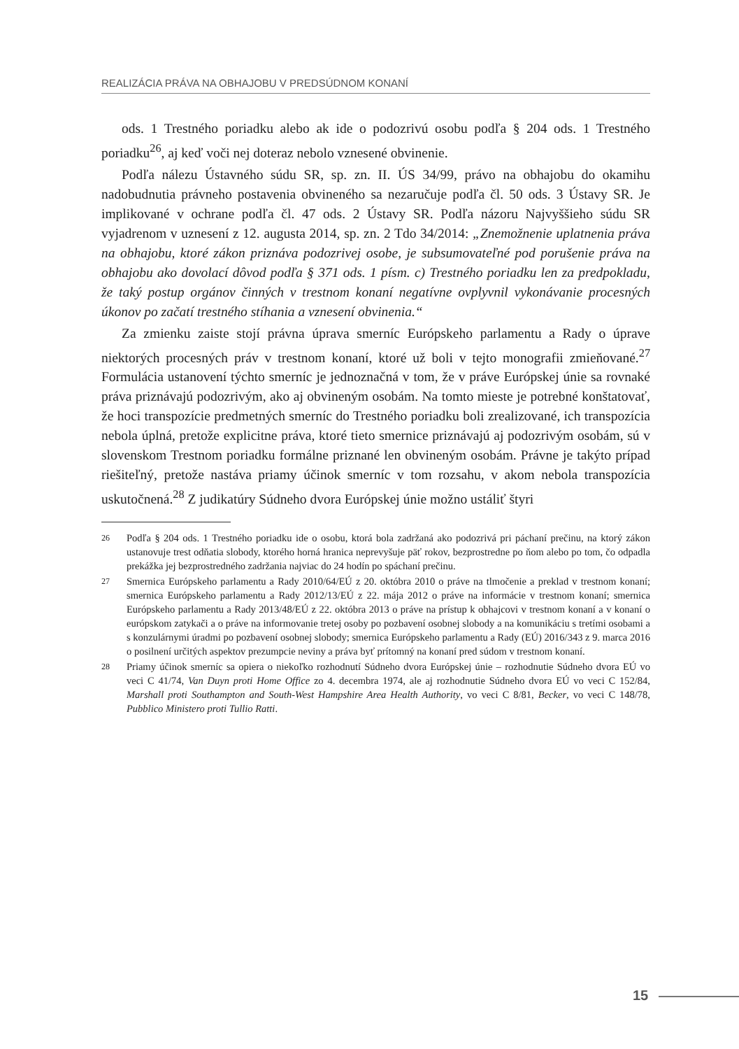REALIZÁCIA PRÁVA NA OBHAJOBU V PREDSÚDNOM KONANÍ
ods. 1 Trestného poriadku alebo ak ide o podozrivú osobu podľa § 204 ods. 1 Trestného poriadku<sup>26</sup>, aj keď voči nej doteraz nebolo vznesené obvinenie.
Podľa nálezu Ústavného súdu SR, sp. zn. II. ÚS 34/99, právo na obhajobu do okamihu nadobudnutia právneho postavenia obvineného sa nezaručuje podľa čl. 50 ods. 3 Ústavy SR. Je implikované v ochrane podľa čl. 47 ods. 2 Ústavy SR. Podľa názoru Najvyššieho súdu SR vyjadrenom v uznesení z 12. augusta 2014, sp. zn. 2 Tdo 34/2014: „Znemožnenie uplatnenia práva na obhajobu, ktoré zákon priznáva podozrivej osobe, je subsumovateľné pod porušenie práva na obhajobu ako dovolací dôvod podľa § 371 ods. 1 písm. c) Trestného poriadku len za predpokladu, že taký postup orgánov činných v trestnom konaní negatívne ovplyvnil vykonávanie procesných úkonov po začatí trestného stíhania a vznesení obvinenia.“
Za zmienku zaiste stojí právna úprava smerníc Európskeho parlamentu a Rady o úprave niektorých procesných práv v trestnom konaní, ktoré už boli v tejto monografii zmieňované.<sup>27</sup> Formulácia ustanovení týchto smerníc je jednoznačná v tom, že v práve Európskej únie sa rovnaké práva priznávajú podozrivým, ako aj obvineným osobám. Na tomto mieste je potrebné konštatovať, že hoci transpozície predmetných smerníc do Trestného poriadku boli zrealizované, ich transpozícia nebola úplná, pretože explicitne práva, ktoré tieto smernice priznávajú aj podozrivým osobám, sú v slovenskom Trestnom poriadku formálne priznané len obvineným osobám. Právne je takýto prípad riešiteľný, pretože nastáva priamy účinok smerníc v tom rozsahu, v akom nebola transpozícia uskutočnená.<sup>28</sup> Z judikatúry Súdneho dvora Európskej únie možno ustáliť štyri
26 Podľa § 204 ods. 1 Trestného poriadku ide o osobu, ktorá bola zadržaná ako podozrivá pri páchaní prečinu, na ktorý zákon ustanovuje trest odňatia slobody, ktorého horná hranica neprevyšuje päť rokov, bezprostredne po ňom alebo po tom, čo odpadla prekážka jej bezprostredného zadržania najviac do 24 hodín po spáchaní prečinu.
27 Smernica Európskeho parlamentu a Rady 2010/64/EÚ z 20. októbra 2010 o práve na tlmočenie a preklad v trestnom konaní; smernica Európskeho parlamentu a Rady 2012/13/EÚ z 22. mája 2012 o práve na informácie v trestnom konaní; smernica Európskeho parlamentu a Rady 2013/48/EÚ z 22. októbra 2013 o práve na prístup k obhajcovi v trestnom konaní a v konaní o európskom zatykači a o práve na informovanie tretej osoby po pozbavení osobnej slobody a na komunikáciu s tretími osobami a s konzulárnymi úradmi po pozbavení osobnej slobody; smernica Európskeho parlamentu a Rady (EÚ) 2016/343 z 9. marca 2016 o posilnení určitých aspektov prezumpcie neviny a práva byť prítomný na konaní pred súdom v trestnom konaní.
28 Priamy účinok smerníc sa opiera o niekoľko rozhodnutí Súdneho dvora Európskej únie – rozhodnutie Súdneho dvora EÚ vo veci C 41/74, Van Duyn proti Home Office zo 4. decembra 1974, ale aj rozhodnutie Súdneho dvora EÚ vo veci C 152/84, Marshall proti Southampton and South-West Hampshire Area Health Authority, vo veci C 8/81, Becker, vo veci C 148/78, Pubblico Ministero proti Tullio Ratti.
15